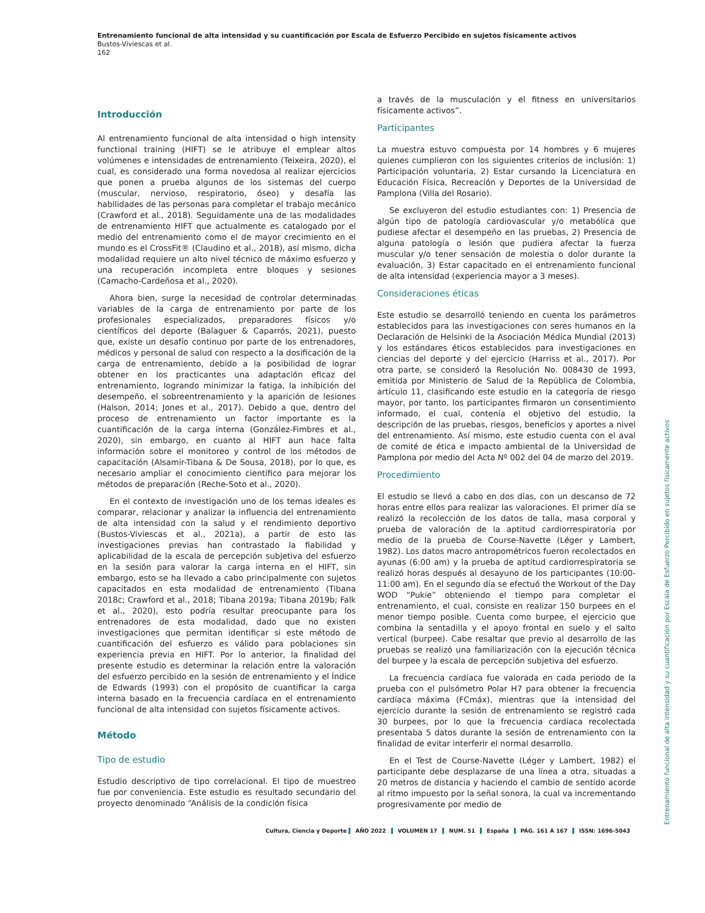Entrenamiento funcional de alta intensidad y su cuantificación por Escala de Esfuerzo Percibido en sujetos físicamente activos
Bustos-Viviescas et al.
162
Introducción
Al entrenamiento funcional de alta intensidad o high intensity functional training (HIFT) se le atribuye el emplear altos volúmenes e intensidades de entrenamiento (Teixeira, 2020), el cual, es considerado una forma novedosa al realizar ejercicios que ponen a prueba algunos de los sistemas del cuerpo (muscular, nervioso, respiratorio, óseo) y desafía las habilidades de las personas para completar el trabajo mecánico (Crawford et al., 2018). Seguidamente una de las modalidades de entrenamiento HIFT que actualmente es catalogado por el medio del entrenamiento como el de mayor crecimiento en el mundo es el CrossFit® (Claudino et al., 2018), así mismo, dicha modalidad requiere un alto nivel técnico de máximo esfuerzo y una recuperación incompleta entre bloques y sesiones (Camacho-Cardeñosa et al., 2020).
Ahora bien, surge la necesidad de controlar determinadas variables de la carga de entrenamiento por parte de los profesionales especializados, preparadores físicos y/o científicos del deporte (Balaguer & Caparrós, 2021), puesto que, existe un desafío continuo por parte de los entrenadores, médicos y personal de salud con respecto a la dosificación de la carga de entrenamiento, debido a la posibilidad de lograr obtener en los practicantes una adaptación eficaz del entrenamiento, logrando minimizar la fatiga, la inhibición del desempeño, el sobreentrenamiento y la aparición de lesiones (Halson, 2014; Jones et al., 2017). Debido a que, dentro del proceso de entrenamiento un factor importante es la cuantificación de la carga interna (González-Fimbres et al., 2020), sin embargo, en cuanto al HIFT aun hace falta información sobre el monitoreo y control de los métodos de capacitación (Alsamir-Tibana & De Sousa, 2018), por lo que, es necesario ampliar el conocimiento científico para mejorar los métodos de preparación (Reche-Soto et al., 2020).
En el contexto de investigación uno de los temas ideales es comparar, relacionar y analizar la influencia del entrenamiento de alta intensidad con la salud y el rendimiento deportivo (Bustos-Viviescas et al., 2021a), a partir de esto las investigaciones previas han contrastado la fiabilidad y aplicabilidad de la escala de percepción subjetiva del esfuerzo en la sesión para valorar la carga interna en el HIFT, sin embargo, esto se ha llevado a cabo principalmente con sujetos capacitados en esta modalidad de entrenamiento (Tibana 2018c; Crawford et al., 2018; Tibana 2019a; Tibana 2019b; Falk et al., 2020), esto podría resultar preocupante para los entrenadores de esta modalidad, dado que no existen investigaciones que permitan identificar si este método de cuantificación del esfuerzo es válido para poblaciones sin experiencia previa en HIFT. Por lo anterior, la finalidad del presente estudio es determinar la relación entre la valoración del esfuerzo percibido en la sesión de entrenamiento y el Índice de Edwards (1993) con el propósito de cuantificar la carga interna basado en la frecuencia cardíaca en el entrenamiento funcional de alta intensidad con sujetos físicamente activos.
Método
Tipo de estudio
Estudio descriptivo de tipo correlacional. El tipo de muestreo fue por conveniencia. Este estudio es resultado secundario del proyecto denominado “Análisis de la condición física
a través de la musculación y el fitness en universitarios físicamente activos”.
Participantes
La muestra estuvo compuesta por 14 hombres y 6 mujeres quienes cumplieron con los siguientes criterios de inclusión: 1) Participación voluntaria, 2) Estar cursando la Licenciatura en Educación Física, Recreación y Deportes de la Universidad de Pamplona (Villa del Rosario).
Se excluyeron del estudio estudiantes con: 1) Presencia de algún tipo de patología cardiovascular y/o metabólica que pudiese afectar el desempeño en las pruebas, 2) Presencia de alguna patología o lesión que pudiera afectar la fuerza muscular y/o tener sensación de molestia o dolor durante la evaluación, 3) Estar capacitado en el entrenamiento funcional de alta intensidad (experiencia mayor a 3 meses).
Consideraciones éticas
Este estudio se desarrolló teniendo en cuenta los parámetros establecidos para las investigaciones con seres humanos en la Declaración de Helsinki de la Asociación Médica Mundial (2013) y los estándares éticos establecidos para investigaciones en ciencias del deporte y del ejercicio (Harriss et al., 2017). Por otra parte, se consideró la Resolución No. 008430 de 1993, emitida por Ministerio de Salud de la República de Colombia, artículo 11, clasificando este estudio en la categoría de riesgo mayor, por tanto, los participantes firmaron un consentimiento informado, el cual, contenía el objetivo del estudio, la descripción de las pruebas, riesgos, beneficios y aportes a nivel del entrenamiento. Así mismo, este estudio cuenta con el aval de comité de ética e impacto ambiental de la Universidad de Pamplona por medio del Acta Nº 002 del 04 de marzo del 2019.
Procedimiento
El estudio se llevó a cabo en dos días, con un descanso de 72 horas entre ellos para realizar las valoraciones. El primer día se realizó la recolección de los datos de talla, masa corporal y prueba de valoración de la aptitud cardiorrespiratoria por medio de la prueba de Course-Navette (Léger y Lambert, 1982). Los datos macro antropométricos fueron recolectados en ayunas (6:00 am) y la prueba de aptitud cardiorrespiratoria se realizó horas después al desayuno de los participantes (10:00-11:00 am). En el segundo día se efectuó the Workout of the Day WOD “Pukie” obteniendo el tiempo para completar el entrenamiento, el cual, consiste en realizar 150 burpees en el menor tiempo posible. Cuenta como burpee, el ejercicio que combina la sentadilla y el apoyo frontal en suelo y el salto vertical (burpee). Cabe resaltar que previo al desarrollo de las pruebas se realizó una familiarización con la ejecución técnica del burpee y la escala de percepción subjetiva del esfuerzo.
La frecuencia cardíaca fue valorada en cada periodo de la prueba con el pulsómetro Polar H7 para obtener la frecuencia cardíaca máxima (FCmáx), mientras que la intensidad del ejercicio durante la sesión de entrenamiento se registró cada 30 burpees, por lo que la frecuencia cardíaca recolectada presentaba 5 datos durante la sesión de entrenamiento con la finalidad de evitar interferir el normal desarrollo.
En el Test de Course-Navette (Léger y Lambert, 1982) el participante debe desplazarse de una línea a otra, situadas a 20 metros de distancia y haciendo el cambio de sentido acorde al ritmo impuesto por la señal sonora, la cual va incrementando progresivamente por medio de
Cultura, Ciencia y Deporte AÑO 2022 VOLUMEN 17 NUM. 51 España PÁG. 161 A 167 ISSN: 1696-5043
Entrenamiento funcional de alta intensidad y su cuantificación por Escala de Esfuerzo Percibido en sujetos físicamente activos